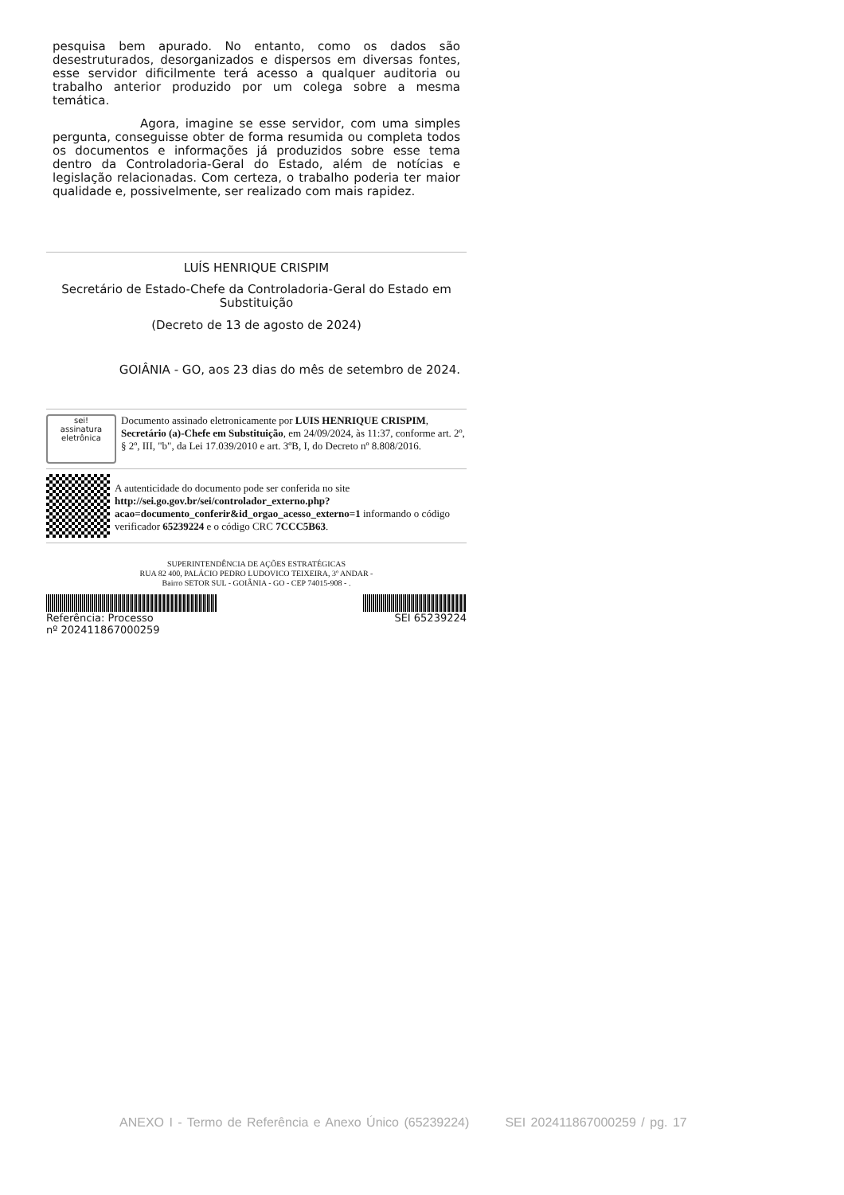pesquisa bem apurado. No entanto, como os dados são desestruturados, desorganizados e dispersos em diversas fontes, esse servidor dificilmente terá acesso a qualquer auditoria ou trabalho anterior produzido por um colega sobre a mesma temática.
Agora, imagine se esse servidor, com uma simples pergunta, conseguisse obter de forma resumida ou completa todos os documentos e informações já produzidos sobre esse tema dentro da Controladoria-Geral do Estado, além de notícias e legislação relacionadas. Com certeza, o trabalho poderia ter maior qualidade e, possivelmente, ser realizado com mais rapidez.
LUÍS HENRIQUE CRISPIM
Secretário de Estado-Chefe da Controladoria-Geral do Estado em Substituição
(Decreto de 13 de agosto de 2024)
GOIÂNIA - GO, aos 23 dias do mês de setembro de 2024.
sei!
assinatura eletrônica
Documento assinado eletronicamente por LUIS HENRIQUE CRISPIM, Secretário (a)-Chefe em Substituição, em 24/09/2024, às 11:37, conforme art. 2º, § 2º, III, "b", da Lei 17.039/2010 e art. 3ºB, I, do Decreto nº 8.808/2016.
A autenticidade do documento pode ser conferida no site http://sei.go.gov.br/sei/controlador_externo.php?acao=documento_conferir&id_orgao_acesso_externo=1 informando o código verificador 65239224 e o código CRC 7CCC5B63.
SUPERINTENDÊNCIA DE AÇÕES ESTRATÉGICAS
RUA 82 400, PALÁCIO PEDRO LUDOVICO TEIXEIRA, 3º ANDAR -
Bairro SETOR SUL - GOIÂNIA - GO - CEP 74015-908 - .
Referência: Processo
nº 202411867000259
SEI 65239224
ANEXO I - Termo de Referência e Anexo Único (65239224) SEI 202411867000259 / pg. 17